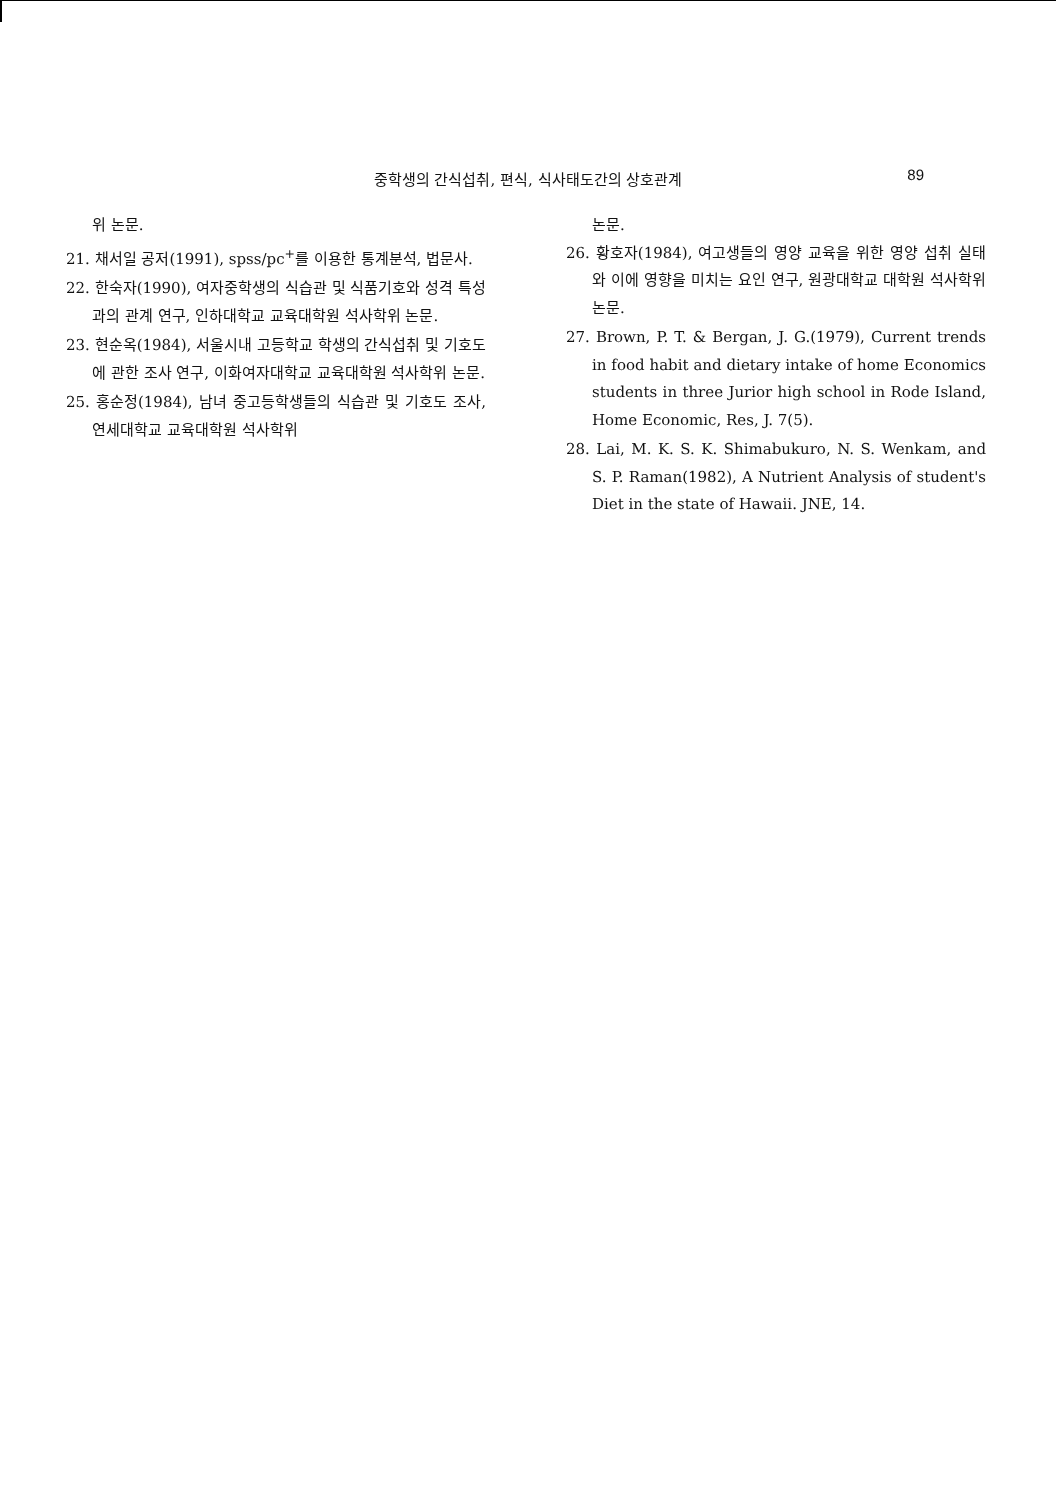중학생의 간식섭취, 편식, 식사태도간의 상호관계
89
위 논문.
21. 채서일 공저(1991), spss/pc<sup>+</sup>를 이용한 통계분석, 법문사.
22. 한숙자(1990), 여자중학생의 식습관 및 식품기호와 성격 특성과의 관계 연구, 인하대학교 교육대학원 석사학위 논문.
23. 현순옥(1984), 서울시내 고등학교 학생의 간식섭취 및 기호도에 관한 조사 연구, 이화여자대학교 교육대학원 석사학위 논문.
25. 홍순정(1984), 남녀 중고등학생들의 식습관 및 기호도 조사, 연세대학교 교육대학원 석사학위
논문.
26. 황호자(1984), 여고생들의 영양 교육을 위한 영양 섭취 실태와 이에 영향을 미치는 요인 연구, 원광대학교 대학원 석사학위논문.
27. Brown, P. T. & Bergan, J. G.(1979), Current trends in food habit and dietary intake of home Economics students in three Jurior high school in Rode Island, Home Economic, Res, J. 7(5).
28. Lai, M. K. S. K. Shimabukuro, N. S. Wenkam, and S. P. Raman(1982), A Nutrient Analysis of student's Diet in the state of Hawaii. JNE, 14.